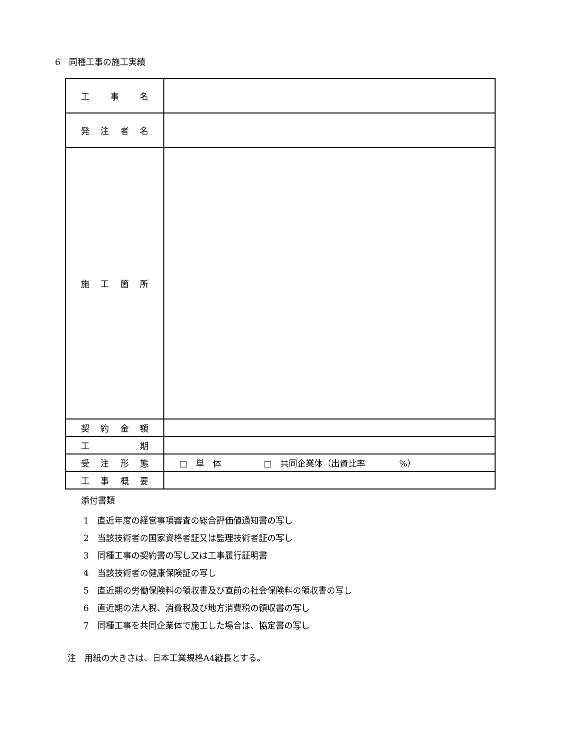6　同種工事の施工実績
| 工 事 名 | |
| 発 注 者 名 | |
| 施 工 箇 所 | |
| 契 約 金 額 | |
| 工 期 | |
| 受 注 形 態 | □ 単 体 □ 共同企業体（出資比率 %） |
| 工 事 概 要 | |
添付書類
1　直近年度の経営事項審査の総合評価値通知書の写し
2　当該技術者の国家資格者証又は監理技術者証の写し
3　同種工事の契約書の写し又は工事履行証明書
4　当該技術者の健康保険証の写し
5　直近期の労働保険料の領収書及び直前の社会保険料の領収書の写し
6　直近期の法人税、消費税及び地方消費税の領収書の写し
7　同種工事を共同企業体で施工した場合は、協定書の写し
注　用紙の大きさは、日本工業規格A4縦長とする。